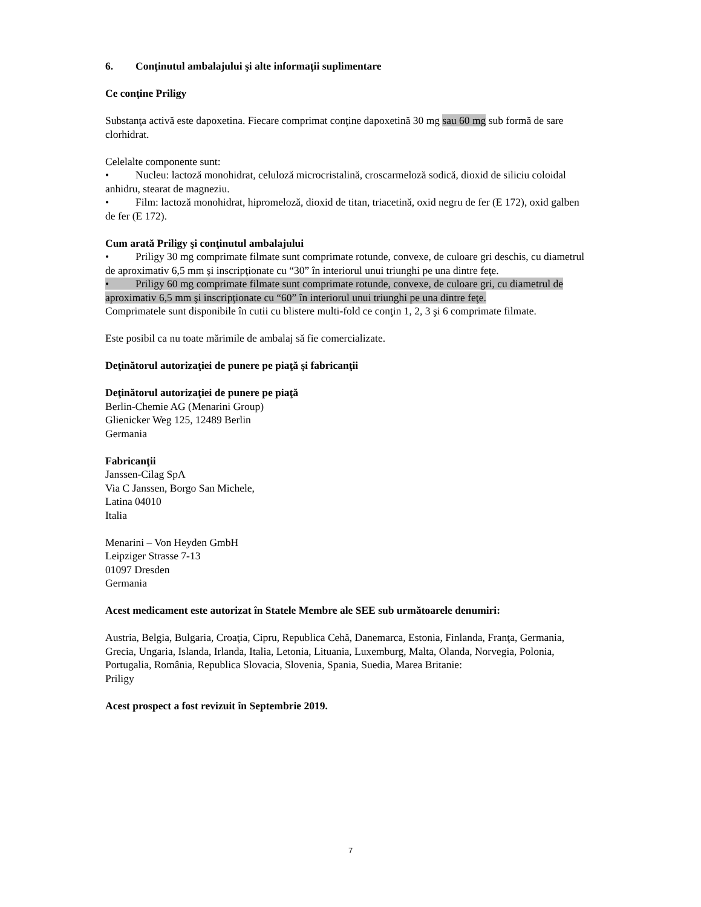6. Conţinutul ambalajului şi alte informaţii suplimentare
Ce conţine Priligy
Substanţa activă este dapoxetina. Fiecare comprimat conţine dapoxetină 30 mg sau 60 mg sub formă de sare clorhidrat.
Celelalte componente sunt:
• Nucleu: lactoză monohidrat, celuloză microcristalină, croscarmeloză sodică, dioxid de siliciu coloidal anhidru, stearat de magneziu.
• Film: lactoză monohidrat, hipromeloză, dioxid de titan, triacetină, oxid negru de fer (E 172), oxid galben de fer (E 172).
Cum arată Priligy şi conţinutul ambalajului
• Priligy 30 mg comprimate filmate sunt comprimate rotunde, convexe, de culoare gri deschis, cu diametrul de aproximativ 6,5 mm şi inscripţionate cu “30” în interiorul unui triunghi pe una dintre feţe.
• Priligy 60 mg comprimate filmate sunt comprimate rotunde, convexe, de culoare gri, cu diametrul de aproximativ 6,5 mm şi inscripţionate cu “60” în interiorul unui triunghi pe una dintre feţe.
Comprimatele sunt disponibile în cutii cu blistere multi-fold ce conţin 1, 2, 3 şi 6 comprimate filmate.
Este posibil ca nu toate mărimile de ambalaj să fie comercializate.
Deţinătorul autorizaţiei de punere pe piaţă şi fabricanţii
Deţinătorul autorizaţiei de punere pe piaţă
Berlin-Chemie AG (Menarini Group)
Glienicker Weg 125, 12489 Berlin
Germania
Fabricanţii
Janssen-Cilag SpA
Via C Janssen, Borgo San Michele,
Latina 04010
Italia
Menarini – Von Heyden GmbH
Leipziger Strasse 7-13
01097 Dresden
Germania
Acest medicament este autorizat în Statele Membre ale SEE sub următoarele denumiri:
Austria, Belgia, Bulgaria, Croaţia, Cipru, Republica Cehă, Danemarca, Estonia, Finlanda, Franţa, Germania, Grecia, Ungaria, Islanda, Irlanda, Italia, Letonia, Lituania, Luxemburg, Malta, Olanda, Norvegia, Polonia, Portugalia, România, Republica Slovacia, Slovenia, Spania, Suedia, Marea Britanie:
Priligy
Acest prospect a fost revizuit în Septembrie 2019.
7